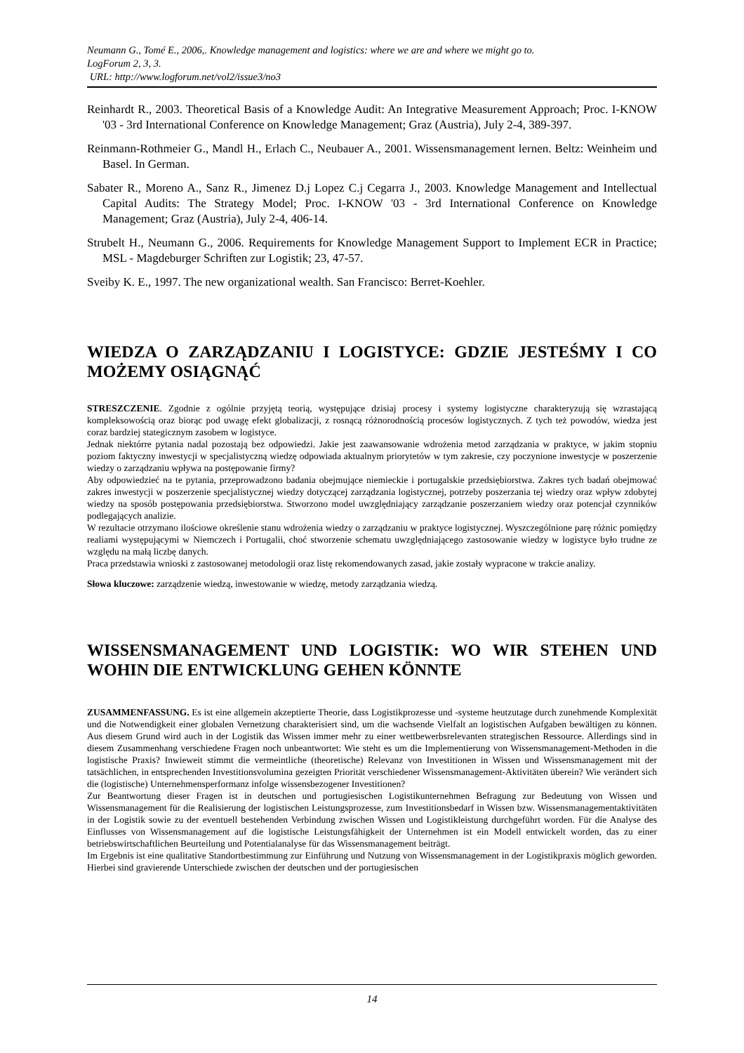Neumann G., Tomé E., 2006,. Knowledge management and logistics: where we are and where we might go to.
LogForum 2, 3, 3.
URL: http://www.logforum.net/vol2/issue3/no3
Reinhardt R., 2003. Theoretical Basis of a Knowledge Audit: An Integrative Measurement Approach; Proc. I-KNOW '03 - 3rd International Conference on Knowledge Management; Graz (Austria), July 2-4, 389-397.
Reinmann-Rothmeier G., Mandl H., Erlach C., Neubauer A., 2001. Wissensmanagement lernen. Beltz: Weinheim und Basel. In German.
Sabater R., Moreno A., Sanz R., Jimenez D.j Lopez C.j Cegarra J., 2003. Knowledge Management and Intellectual Capital Audits: The Strategy Model; Proc. I-KNOW '03 - 3rd International Conference on Knowledge Management; Graz (Austria), July 2-4, 406-14.
Strubelt H., Neumann G., 2006. Requirements for Knowledge Management Support to Implement ECR in Practice; MSL - Magdeburger Schriften zur Logistik; 23, 47-57.
Sveiby K. E., 1997. The new organizational wealth. San Francisco: Berret-Koehler.
WIEDZA O ZARZĄDZANIU I LOGISTYCE: GDZIE JESTEŚMY I CO MOŻEMY OSIĄGNĄĆ
STRESZCZENIE. Zgodnie z ogólnie przyjętą teorią, występujące dzisiaj procesy i systemy logistyczne charakteryzują się wzrastającą kompleksowością oraz biorąc pod uwagę efekt globalizacji, z rosnącą różnorodnością procesów logistycznych. Z tych też powodów, wiedza jest coraz bardziej stategicznym zasobem w logistyce.
Jednak niektórre pytania nadal pozostają bez odpowiedzi. Jakie jest zaawansowanie wdrożenia metod zarządzania w praktyce, w jakim stopniu poziom faktyczny inwestycji w specjalistyczną wiedzę odpowiada aktualnym priorytetów w tym zakresie, czy poczynione inwestycje w poszerzenie wiedzy o zarządzaniu wpływa na postępowanie firmy?
Aby odpowiedzieć na te pytania, przeprowadzono badania obejmujące niemieckie i portugalskie przedsiębiorstwa. Zakres tych badań obejmować zakres inwestycji w poszerzenie specjalistycznej wiedzy dotyczącej zarządzania logistycznej, potrzeby poszerzania tej wiedzy oraz wpływ zdobytej wiedzy na sposób postępowania przedsiębiorstwa. Stworzono model uwzględniający zarządzanie poszerzaniem wiedzy oraz potencjał czynników podlegających analizie.
W rezultacie otrzymano ilościowe określenie stanu wdrożenia wiedzy o zarządzaniu w praktyce logistycznej. Wyszczególnione parę różnic pomiędzy realiami występującymi w Niemczech i Portugalii, choć stworzenie schematu uwzględniającego zastosowanie wiedzy w logistyce było trudne ze względu na małą liczbę danych.
Praca przedstawia wnioski z zastosowanej metodologii oraz listę rekomendowanych zasad, jakie zostały wypracone w trakcie analizy.
Słowa kluczowe: zarządzenie wiedzą, inwestowanie w wiedzę, metody zarządzania wiedzą.
WISSENSMANAGEMENT UND LOGISTIK: WO WIR STEHEN UND WOHIN DIE ENTWICKLUNG GEHEN KÖNNTE
ZUSAMMENFASSUNG. Es ist eine allgemein akzeptierte Theorie, dass Logistikprozesse und -systeme heutzutage durch zunehmende Komplexität und die Notwendigkeit einer globalen Vernetzung charakterisiert sind, um die wachsende Vielfalt an logistischen Aufgaben bewältigen zu können. Aus diesem Grund wird auch in der Logistik das Wissen immer mehr zu einer wettbewerbsrelevanten strategischen Ressource. Allerdings sind in diesem Zusammenhang verschiedene Fragen noch unbeantwortet: Wie steht es um die Implementierung von Wissensmanagement-Methoden in die logistische Praxis? Inwieweit stimmt die vermeintliche (theoretische) Relevanz von Investitionen in Wissen und Wissensmanagement mit der tatsächlichen, in entsprechenden Investitionsvolumina gezeigten Priorität verschiedener Wissensmanagement-Aktivitäten überein? Wie verändert sich die (logistische) Unternehmensperformanz infolge wissensbezogener Investitionen?
Zur Beantwortung dieser Fragen ist in deutschen und portugiesischen Logistikunternehmen Befragung zur Bedeutung von Wissen und Wissensmanagement für die Realisierung der logistischen Leistungsprozesse, zum Investitionsbedarf in Wissen bzw. Wissensmanagementaktivitäten in der Logistik sowie zu der eventuell bestehenden Verbindung zwischen Wissen und Logistikleistung durchgeführt worden. Für die Analyse des Einflusses von Wissensmanagement auf die logistische Leistungsfähigkeit der Unternehmen ist ein Modell entwickelt worden, das zu einer betriebswirtschaftlichen Beurteilung und Potentialanalyse für das Wissensmanagement beiträgt.
Im Ergebnis ist eine qualitative Standortbestimmung zur Einführung und Nutzung von Wissensmanagement in der Logistikpraxis möglich geworden. Hierbei sind gravierende Unterschiede zwischen der deutschen und der portugiesischen
14